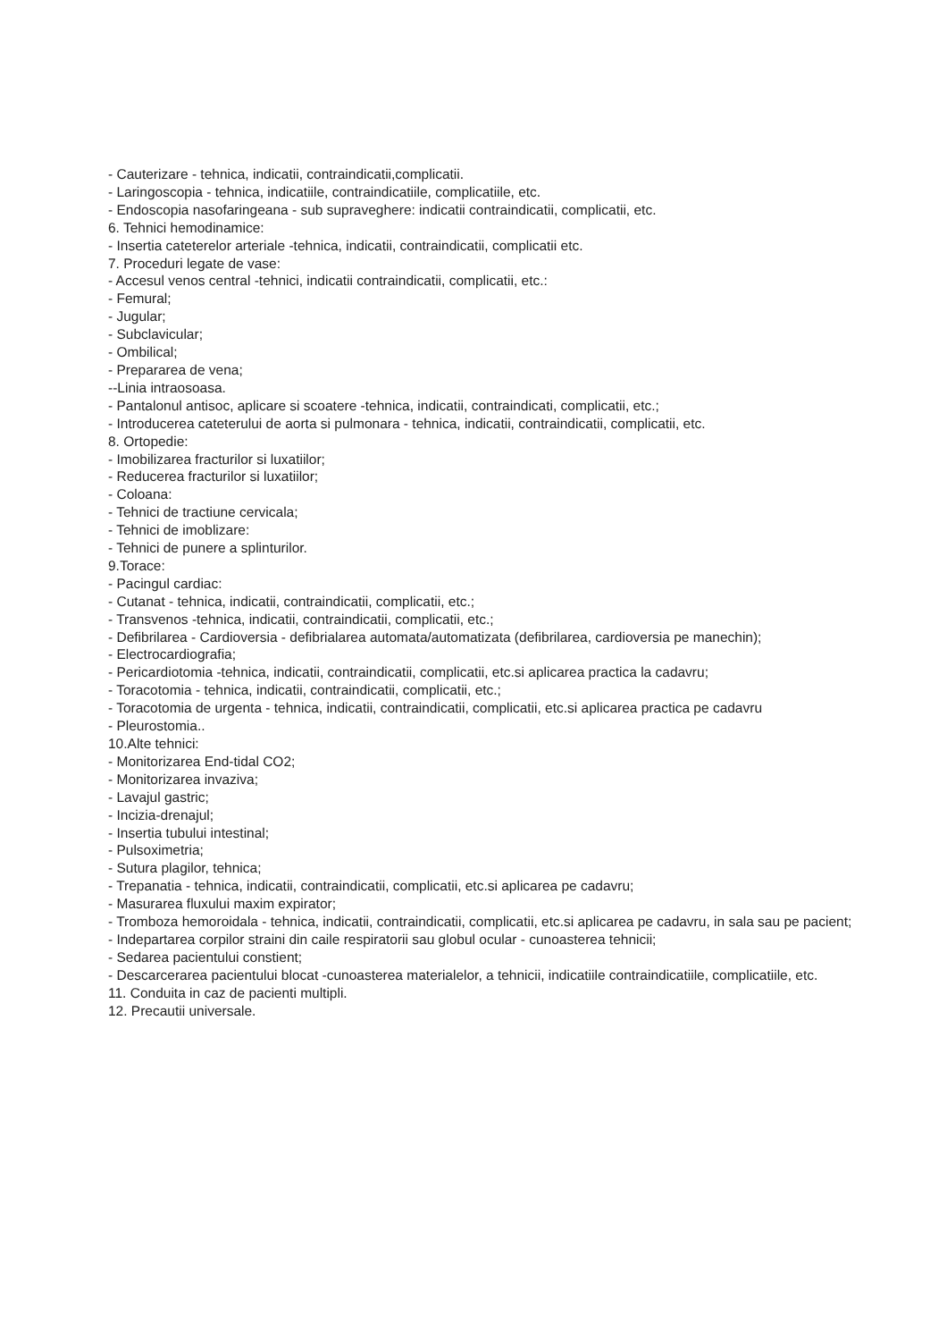- Cauterizare - tehnica, indicatii, contraindicatii,complicatii.
- Laringoscopia - tehnica, indicatiile, contraindicatiile, complicatiile, etc.
- Endoscopia nasofaringeana - sub supraveghere: indicatii contraindicatii, complicatii, etc.
6. Tehnici hemodinamice:
- Insertia cateterelor arteriale -tehnica, indicatii, contraindicatii, complicatii etc.
7. Proceduri legate de vase:
- Accesul venos central -tehnici, indicatii contraindicatii, complicatii, etc.:
- Femural;
- Jugular;
- Subclavicular;
- Ombilical;
- Prepararea de vena;
--Linia intraosoasa.
- Pantalonul antisoc, aplicare si scoatere -tehnica, indicatii, contraindicati, complicatii, etc.;
- Introducerea cateterului de aorta si pulmonara - tehnica, indicatii, contraindicatii, complicatii, etc.
8. Ortopedie:
- Imobilizarea fracturilor si luxatiilor;
- Reducerea fracturilor si luxatiilor;
- Coloana:
- Tehnici de tractiune cervicala;
- Tehnici de imoblizare:
- Tehnici de punere a splinturilor.
9.Torace:
- Pacingul cardiac:
- Cutanat - tehnica, indicatii, contraindicatii, complicatii, etc.;
- Transvenos -tehnica, indicatii, contraindicatii, complicatii, etc.;
- Defibrilarea - Cardioversia - defibrialarea automata/automatizata (defibrilarea, cardioversia pe manechin);
- Electrocardiografia;
- Pericardiotomia -tehnica, indicatii, contraindicatii, complicatii, etc.si aplicarea practica la cadavru;
- Toracotomia - tehnica, indicatii, contraindicatii, complicatii, etc.;
- Toracotomia de urgenta - tehnica, indicatii, contraindicatii, complicatii, etc.si aplicarea practica pe cadavru
- Pleurostomia..
10.Alte tehnici:
- Monitorizarea End-tidal CO2;
- Monitorizarea invaziva;
- Lavajul gastric;
- Incizia-drenajul;
- Insertia tubului intestinal;
- Pulsoximetria;
- Sutura plagilor, tehnica;
- Trepanatia - tehnica, indicatii, contraindicatii, complicatii, etc.si aplicarea pe cadavru;
- Masurarea fluxului maxim expirator;
- Tromboza hemoroidala - tehnica, indicatii, contraindicatii, complicatii, etc.si aplicarea pe cadavru, in sala sau pe pacient;
- Indepartarea corpilor straini din caile respiratorii sau globul ocular - cunoasterea tehnicii;
- Sedarea pacientului constient;
- Descarcerarea pacientului blocat -cunoasterea materialelor, a tehnicii, indicatiile contraindicatiile, complicatiile, etc.
11. Conduita in caz de pacienti multipli.
12. Precautii universale.